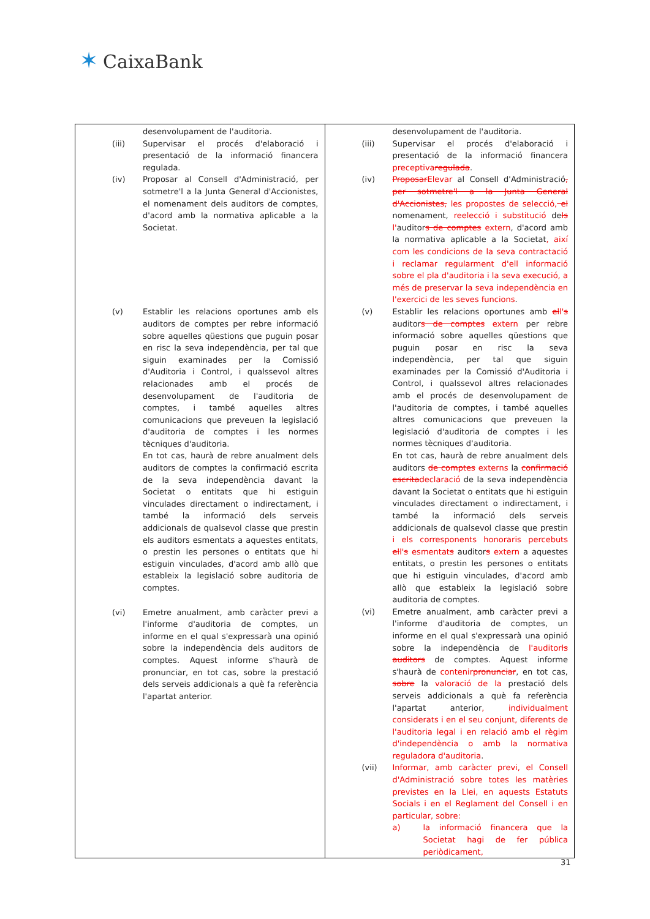✶ CaixaBank
| desenvolupament de l'auditoria. (iii) Supervisar el procés d'elaboració i presentació de la informació financera regulada. (iv) Proposar al Consell d'Administració, per sotmetre'l a la Junta General d'Accionistes, el nomenament dels auditors de comptes, d'acord amb la normativa aplicable a la Societat. (v) Establir les relacions oportunes amb els auditors de comptes per rebre informació sobre aquelles qüestions que puguin posar en risc la seva independència, per tal que siguin examinades per la Comissió d'Auditoria i Control, i qualssevol altres relacionades amb el procés de desenvolupament de l'auditoria de comptes, i també aquelles altres comunicacions que preveuen la legislació d'auditoria de comptes i les normes tècniques d'auditoria. En tot cas, haurà de rebre anualment dels auditors de comptes la confirmació escrita de la seva independència davant la Societat o entitats que hi estiguin vinculades directament o indirectament, i també la informació dels serveis addicionals de qualsevol classe que prestin els auditors esmentats a aquestes entitats, o prestin les persones o entitats que hi estiguin vinculades, d'acord amb allò que estableix la legislació sobre auditoria de comptes. (vi) Emetre anualment, amb caràcter previ a l'informe d'auditoria de comptes, un informe en el qual s'expressarà una opinió sobre la independència dels auditors de comptes. Aquest informe s'haurà de pronunciar, en tot cas, sobre la prestació dels serveis addicionals a què fa referència l'apartat anterior. | desenvolupament de l'auditoria. (iii) Supervisar el procés d'elaboració i presentació de la informació financera preceptiva regulada . (iv) Proposar Elevar al Consell d'Administració , per sotmetre'l a la Junta General d'Accionistes, les propostes de selecció, el nomenament, reelecció i substitució de ls l' auditor s de comptes extern , d'acord amb la normativa aplicable a la Societat , així com les condicions de la seva contractació i reclamar regularment d'ell informació sobre el pla d'auditoria i la seva execució, a més de preservar la seva independència en l'exercici de les seves funcions . (v) Establir les relacions oportunes amb el l' s auditor s de comptes extern per rebre informació sobre aquelles qüestions que puguin posar en risc la seva independència, per tal que siguin examinades per la Comissió d'Auditoria i Control, i qualssevol altres relacionades amb el procés de desenvolupament de l'auditoria de comptes, i també aquelles altres comunicacions que preveuen la legislació d'auditoria de comptes i les normes tècniques d'auditoria. En tot cas, haurà de rebre anualment dels auditors de comptes externs la confirmació escrita declaració de la seva independència davant la Societat o entitats que hi estiguin vinculades directament o indirectament, i també la informació dels serveis addicionals de qualsevol classe que prestin i els corresponents honoraris percebuts el l' s esmentat s auditor s extern a aquestes entitats, o prestin les persones o entitats que hi estiguin vinculades, d'acord amb allò que estableix la legislació sobre auditoria de comptes. (vi) Emetre anualment, amb caràcter previ a l'informe d'auditoria de comptes, un informe en el qual s'expressarà una opinió sobre la independència de l'auditor ls auditors de comptes. Aquest informe s'haurà de contenir pronunciar , en tot cas, sobre la valoració de la prestació dels serveis addicionals a què fa referència l'apartat anterior , individualment considerats i en el seu conjunt, diferents de l'auditoria legal i en relació amb el règim d'independència o amb la normativa reguladora d'auditoria . (vii) Informar, amb caràcter previ, el Consell d'Administració sobre totes les matèries previstes en la Llei, en aquests Estatuts Socials i en el Reglament del Consell i en particular, sobre: a) la informació financera que la Societat hagi de fer pública periòdicament, |
31